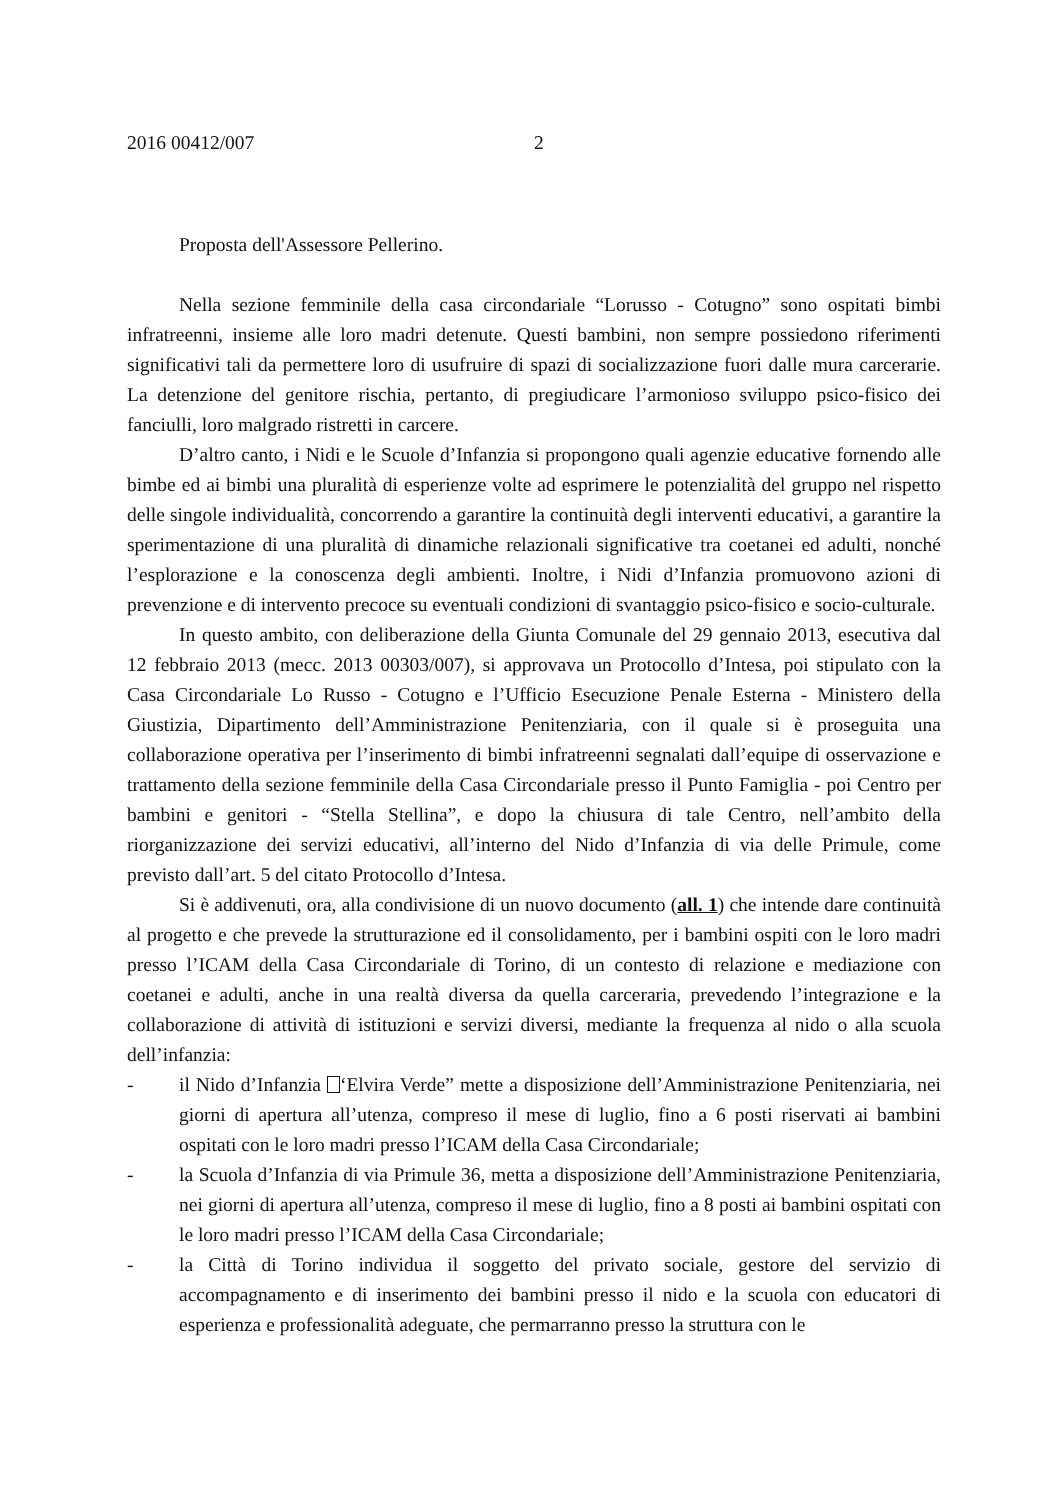2016 00412/007 2
Proposta dell'Assessore Pellerino.
Nella sezione femminile della casa circondariale “Lorusso - Cotugno” sono ospitati bimbi infratreenni, insieme alle loro madri detenute. Questi bambini, non sempre possiedono riferimenti significativi tali da permettere loro di usufruire di spazi di socializzazione fuori dalle mura carcerarie. La detenzione del genitore rischia, pertanto, di pregiudicare l’armonioso sviluppo psico-fisico dei fanciulli, loro malgrado ristretti in carcere.
D’altro canto, i Nidi e le Scuole d’Infanzia si propongono quali agenzie educative fornendo alle bimbe ed ai bimbi una pluralità di esperienze volte ad esprimere le potenzialità del gruppo nel rispetto delle singole individualità, concorrendo a garantire la continuità degli interventi educativi, a garantire la sperimentazione di una pluralità di dinamiche relazionali significative tra coetanei ed adulti, nonché l’esplorazione e la conoscenza degli ambienti. Inoltre, i Nidi d’Infanzia promuovono azioni di prevenzione e di intervento precoce su eventuali condizioni di svantaggio psico-fisico e socio-culturale.
In questo ambito, con deliberazione della Giunta Comunale del 29 gennaio 2013, esecutiva dal 12 febbraio 2013 (mecc. 2013 00303/007), si approvava un Protocollo d’Intesa, poi stipulato con la Casa Circondariale Lo Russo - Cotugno e l’Ufficio Esecuzione Penale Esterna - Ministero della Giustizia, Dipartimento dell’Amministrazione Penitenziaria, con il quale si è proseguita una collaborazione operativa per l’inserimento di bimbi infratreenni segnalati dall’equipe di osservazione e trattamento della sezione femminile della Casa Circondariale presso il Punto Famiglia - poi Centro per bambini e genitori - “Stella Stellina”, e dopo la chiusura di tale Centro, nell’ambito della riorganizzazione dei servizi educativi, all’interno del Nido d’Infanzia di via delle Primule, come previsto dall’art. 5 del citato Protocollo d’Intesa.
Si è addivenuti, ora, alla condivisione di un nuovo documento (all. 1) che intende dare continuità al progetto e che prevede la strutturazione ed il consolidamento, per i bambini ospiti con le loro madri presso l’ICAM della Casa Circondariale di Torino, di un contesto di relazione e mediazione con coetanei e adulti, anche in una realtà diversa da quella carceraria, prevedendo l’integrazione e la collaborazione di attività di istituzioni e servizi diversi, mediante la frequenza al nido o alla scuola dell’infanzia:
- il Nido d’Infanzia ‘Elvira Verde” mette a disposizione dell’Amministrazione Penitenziaria, nei giorni di apertura all’utenza, compreso il mese di luglio, fino a 6 posti riservati ai bambini ospitati con le loro madri presso l’ICAM della Casa Circondariale;
- la Scuola d’Infanzia di via Primule 36, metta a disposizione dell’Amministrazione Penitenziaria, nei giorni di apertura all’utenza, compreso il mese di luglio, fino a 8 posti ai bambini ospitati con le loro madri presso l’ICAM della Casa Circondariale;
- la Città di Torino individua il soggetto del privato sociale, gestore del servizio di accompagnamento e di inserimento dei bambini presso il nido e la scuola con educatori di esperienza e professionalità adeguate, che permarranno presso la struttura con le